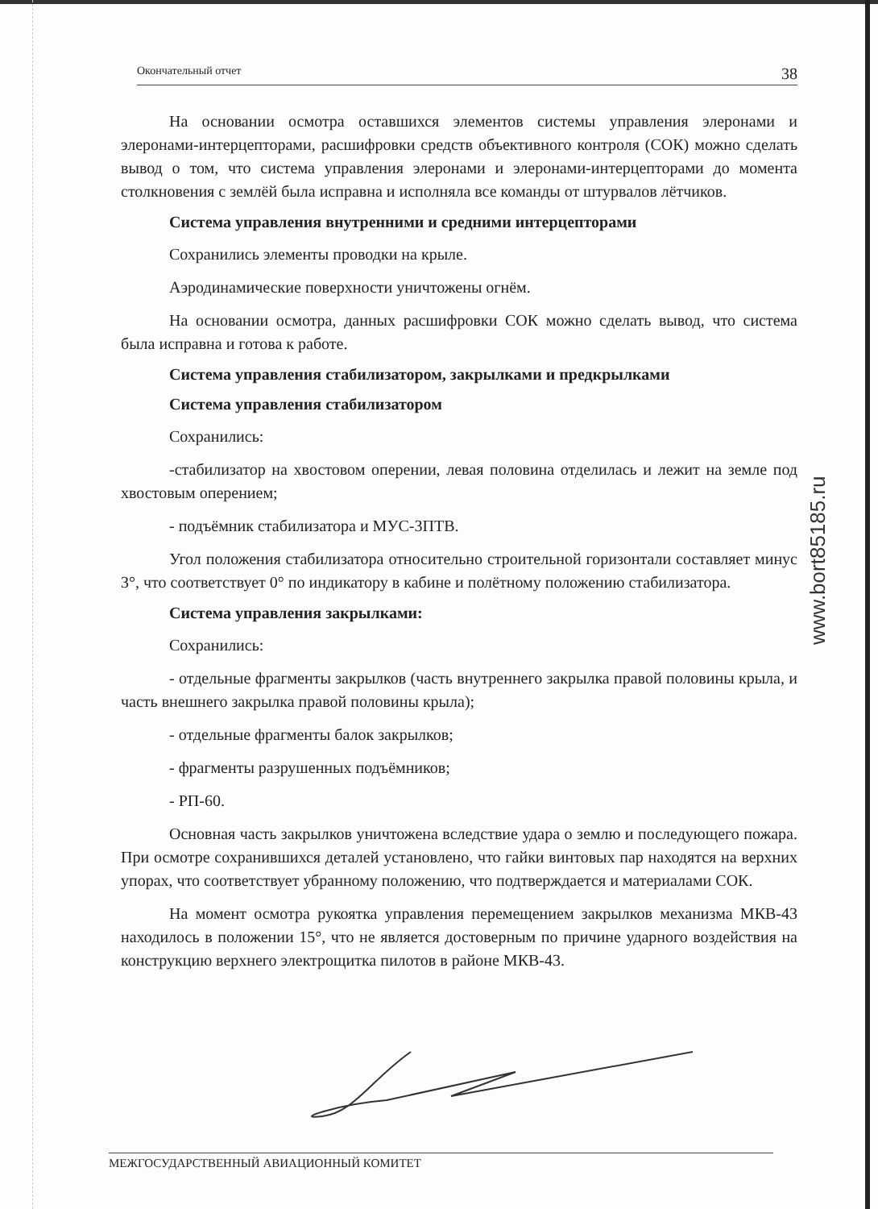Окончательный отчет 38
На основании осмотра оставшихся элементов системы управления элеронами и элеронами-интерцепторами, расшифровки средств объективного контроля (СОК) можно сделать вывод о том, что система управления элеронами и элеронами-интерцепторами до момента столкновения с землёй была исправна и исполняла все команды от штурвалов лётчиков.
Система управления внутренними и средними интерцепторами
Сохранились элементы проводки на крыле.
Аэродинамические поверхности уничтожены огнём.
На основании осмотра, данных расшифровки СОК можно сделать вывод, что система была исправна и готова к работе.
Система управления стабилизатором, закрылками и предкрылками
Система управления стабилизатором
Сохранились:
-стабилизатор на хвостовом оперении, левая половина отделилась и лежит на земле под хвостовым оперением;
- подъёмник стабилизатора и МУС-3ПТВ.
Угол положения стабилизатора относительно строительной горизонтали составляет минус 3°, что соответствует 0° по индикатору в кабине и полётному положению стабилизатора.
Система управления закрылками:
Сохранились:
- отдельные фрагменты закрылков (часть внутреннего закрылка правой половины крыла, и часть внешнего закрылка правой половины крыла);
- отдельные фрагменты балок закрылков;
- фрагменты разрушенных подъёмников;
- РП-60.
Основная часть закрылков уничтожена вследствие удара о землю и последующего пожара. При осмотре сохранившихся деталей установлено, что гайки винтовых пар находятся на верхних упорах, что соответствует убранному положению, что подтверждается и материалами СОК.
На момент осмотра рукоятка управления перемещением закрылков механизма МКВ-43 находилось в положении 15°, что не является достоверным по причине ударного воздействия на конструкцию верхнего электрощитка пилотов в районе МКВ-43.
www.bort85185.ru
МЕЖГОСУДАРСТВЕННЫЙ АВИАЦИОННЫЙ КОМИТЕТ